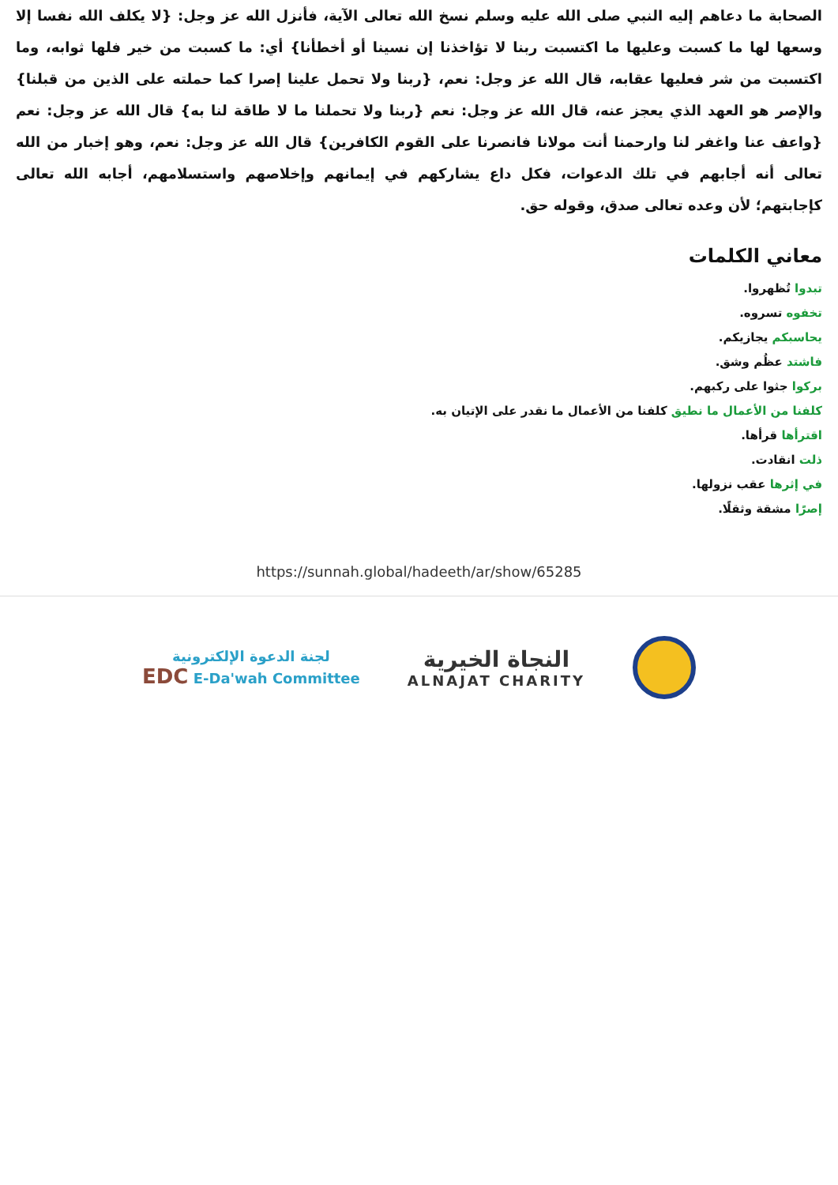الصحابة ما دعاهم إليه النبي صلى الله عليه وسلم نسخ الله تعالى الآية، فأنزل الله عز وجل: {لا يكلف الله نفسا إلا وسعها لها ما كسبت وعليها ما اكتسبت ربنا لا تؤاخذنا إن نسينا أو أخطأنا} أي: ما كسبت من خير فلها ثوابه، وما اكتسبت من شر فعليها عقابه، قال الله عز وجل: نعم، {ربنا ولا تحمل علينا إصرا كما حملته على الذين من قبلنا} والإصر هو العهد الذي يعجز عنه، قال الله عز وجل: نعم {ربنا ولا تحملنا ما لا طاقة لنا به} قال الله عز وجل: نعم {واعف عنا واغفر لنا وارحمنا أنت مولانا فانصرنا على القوم الكافرين} قال الله عز وجل: نعم، وهو إخبار من الله تعالى أنه أجابهم في تلك الدعوات، فكل داع يشاركهم في إيمانهم وإخلاصهم واستسلامهم، أجابه الله تعالى كإجابتهم؛ لأن وعده تعالى صدق، وقوله حق.
معاني الكلمات
تبدوا تُظهروا.
تخفوه تسروه.
يحاسبكم يجازيكم.
فاشتد عظُم وشق.
بركوا جثوا على ركبهم.
كلفنا من الأعمال ما نطيق كلفنا من الأعمال ما نقدر على الإتيان به.
اقترأها قرأها.
ذلت انقادت.
في إثرها عقب نزولها.
إصرًا مشقة وثقلًا.
https://sunnah.global/hadeeth/ar/show/65285
لجنة الدعوة الإلكترونية
EDC E-Da'wah Committee
النجاة الخيرية
ALNAJAT CHARITY